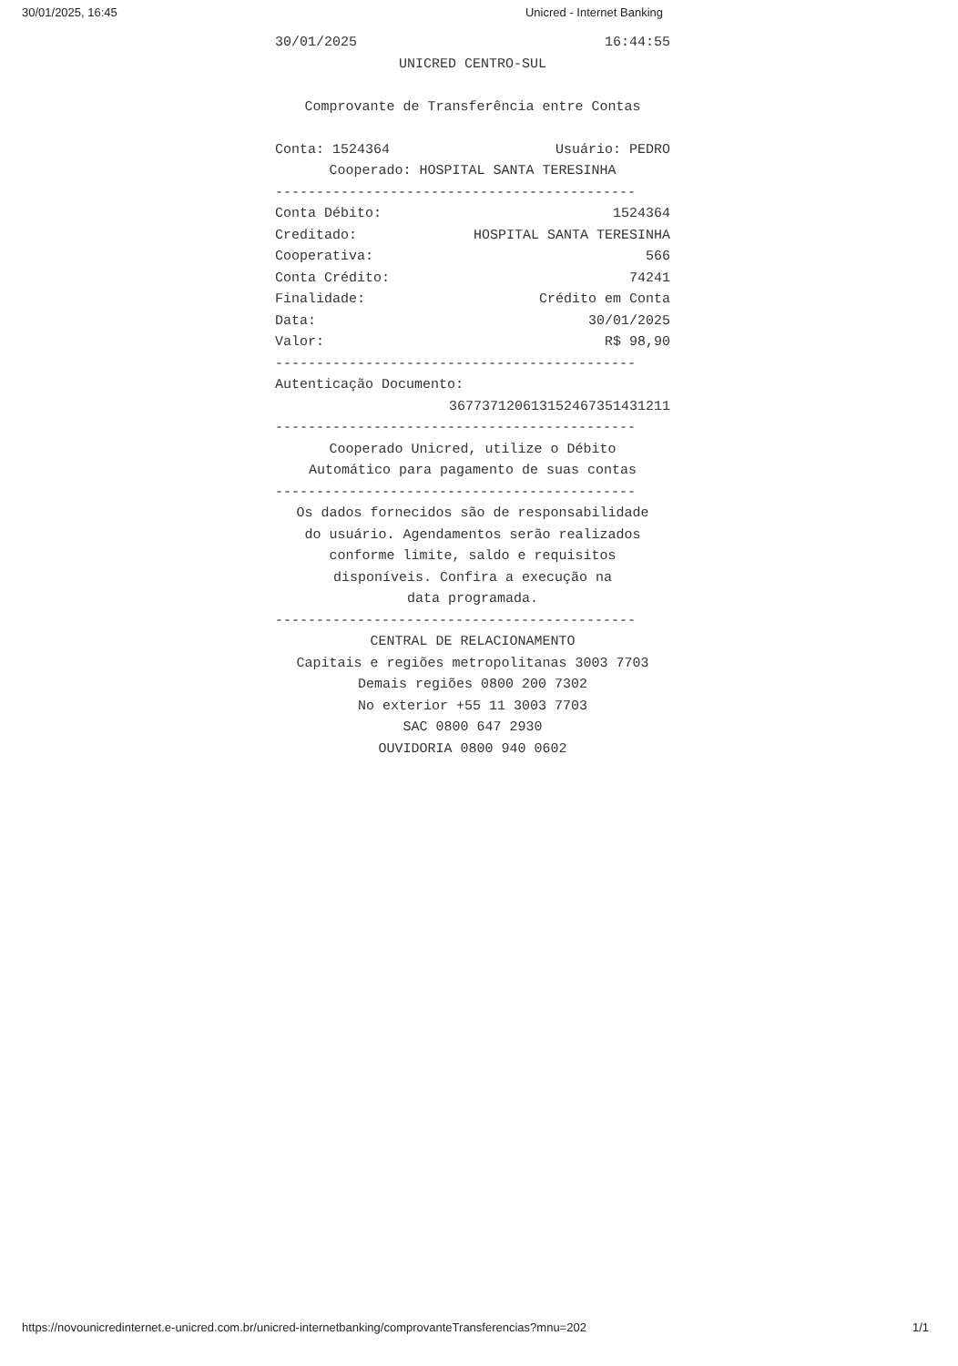30/01/2025, 16:45 Unicred - Internet Banking
30/01/2025 16:44:55
UNICRED CENTRO-SUL
Comprovante de Transferência entre Contas
Conta: 1524364 Usuário: PEDRO
Cooperado: HOSPITAL SANTA TERESINHA
--------------------------------------------
Conta Débito: 1524364
Creditado: HOSPITAL SANTA TERESINHA
Cooperativa: 566
Conta Crédito: 74241
Finalidade: Crédito em Conta
Data: 30/01/2025
Valor: R$ 98,90
--------------------------------------------
Autenticação Documento:
367737120613152467351431211
--------------------------------------------
Cooperado Unicred, utilize o Débito
Automático para pagamento de suas contas
--------------------------------------------
Os dados fornecidos são de responsabilidade
do usuário. Agendamentos serão realizados
conforme limite, saldo e requisitos
disponíveis. Confira a execução na
data programada.
--------------------------------------------
CENTRAL DE RELACIONAMENTO
Capitais e regiões metropolitanas 3003 7703
Demais regiões 0800 200 7302
No exterior +55 11 3003 7703
SAC 0800 647 2930
OUVIDORIA 0800 940 0602
https://novounicredinternet.e-unicred.com.br/unicred-internetbanking/comprovanteTransferencias?mnu=202 1/1